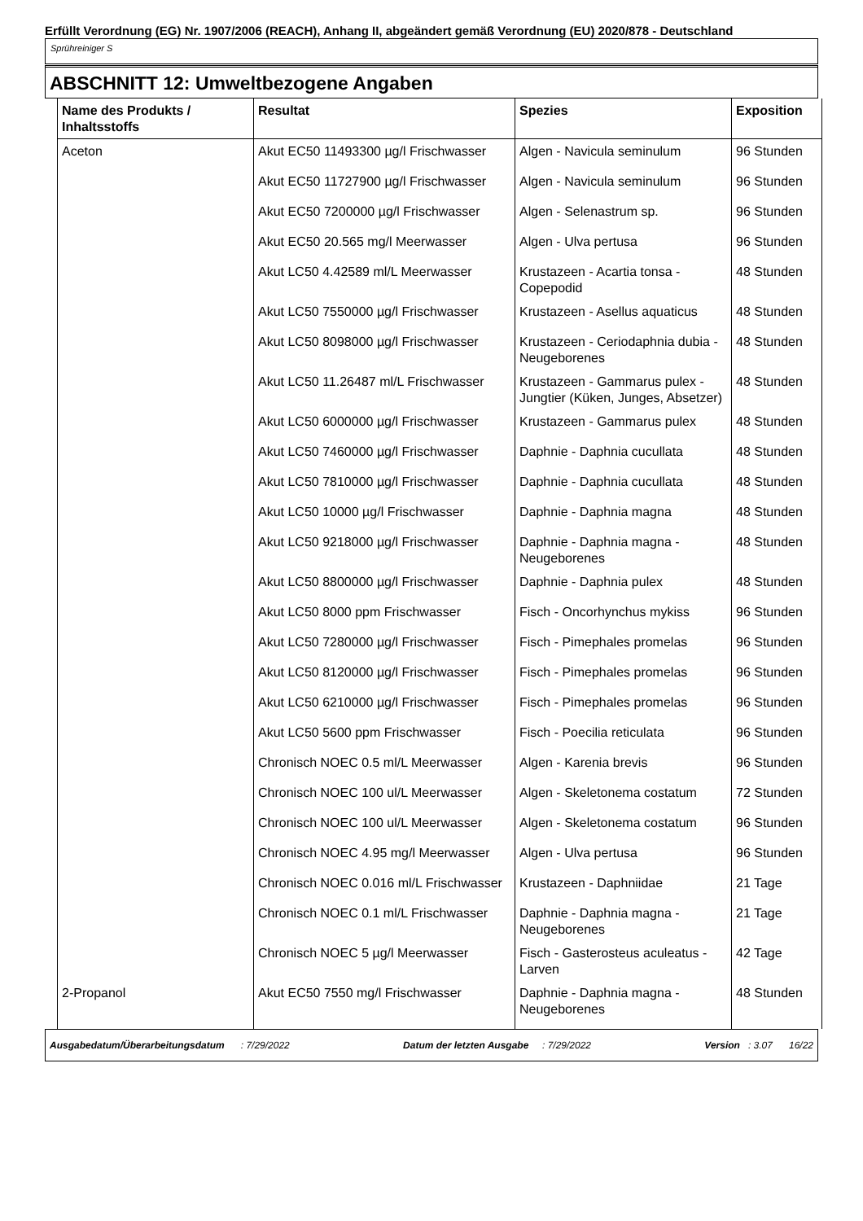Erfüllt Verordnung (EG) Nr. 1907/2006 (REACH), Anhang II, abgeändert gemäß Verordnung (EU) 2020/878 - Deutschland
Sprühreiniger S
ABSCHNITT 12: Umweltbezogene Angaben
| Name des Produkts / Inhaltsstoffs | Resultat | Spezies | Exposition |
| --- | --- | --- | --- |
| Aceton | Akut EC50 11493300 µg/l Frischwasser | Algen - Navicula seminulum | 96 Stunden |
| | Akut EC50 11727900 µg/l Frischwasser | Algen - Navicula seminulum | 96 Stunden |
| | Akut EC50 7200000 µg/l Frischwasser | Algen - Selenastrum sp. | 96 Stunden |
| | Akut EC50 20.565 mg/l Meerwasser | Algen - Ulva pertusa | 96 Stunden |
| | Akut LC50 4.42589 ml/L Meerwasser | Krustazeen - Acartia tonsa - Copepodid | 48 Stunden |
| | Akut LC50 7550000 µg/l Frischwasser | Krustazeen - Asellus aquaticus | 48 Stunden |
| | Akut LC50 8098000 µg/l Frischwasser | Krustazeen - Ceriodaphnia dubia - Neugeborenes | 48 Stunden |
| | Akut LC50 11.26487 ml/L Frischwasser | Krustazeen - Gammarus pulex - Jungtier (Küken, Junges, Absetzer) | 48 Stunden |
| | Akut LC50 6000000 µg/l Frischwasser | Krustazeen - Gammarus pulex | 48 Stunden |
| | Akut LC50 7460000 µg/l Frischwasser | Daphnie - Daphnia cucullata | 48 Stunden |
| | Akut LC50 7810000 µg/l Frischwasser | Daphnie - Daphnia cucullata | 48 Stunden |
| | Akut LC50 10000 µg/l Frischwasser | Daphnie - Daphnia magna | 48 Stunden |
| | Akut LC50 9218000 µg/l Frischwasser | Daphnie - Daphnia magna - Neugeborenes | 48 Stunden |
| | Akut LC50 8800000 µg/l Frischwasser | Daphnie - Daphnia pulex | 48 Stunden |
| | Akut LC50 8000 ppm Frischwasser | Fisch - Oncorhynchus mykiss | 96 Stunden |
| | Akut LC50 7280000 µg/l Frischwasser | Fisch - Pimephales promelas | 96 Stunden |
| | Akut LC50 8120000 µg/l Frischwasser | Fisch - Pimephales promelas | 96 Stunden |
| | Akut LC50 6210000 µg/l Frischwasser | Fisch - Pimephales promelas | 96 Stunden |
| | Akut LC50 5600 ppm Frischwasser | Fisch - Poecilia reticulata | 96 Stunden |
| | Chronisch NOEC 0.5 ml/L Meerwasser | Algen - Karenia brevis | 96 Stunden |
| | Chronisch NOEC 100 ul/L Meerwasser | Algen - Skeletonema costatum | 72 Stunden |
| | Chronisch NOEC 100 ul/L Meerwasser | Algen - Skeletonema costatum | 96 Stunden |
| | Chronisch NOEC 4.95 mg/l Meerwasser | Algen - Ulva pertusa | 96 Stunden |
| | Chronisch NOEC 0.016 ml/L Frischwasser | Krustazeen - Daphniidae | 21 Tage |
| | Chronisch NOEC 0.1 ml/L Frischwasser | Daphnie - Daphnia magna - Neugeborenes | 21 Tage |
| | Chronisch NOEC 5 µg/l Meerwasser | Fisch - Gasterosteus aculeatus - Larven | 42 Tage |
| 2-Propanol | Akut EC50 7550 mg/l Frischwasser | Daphnie - Daphnia magna - Neugeborenes | 48 Stunden |
Ausgabedatum/Überarbeitungsdatum : 7/29/2022 Datum der letzten Ausgabe : 7/29/2022 Version : 3.07 16/22